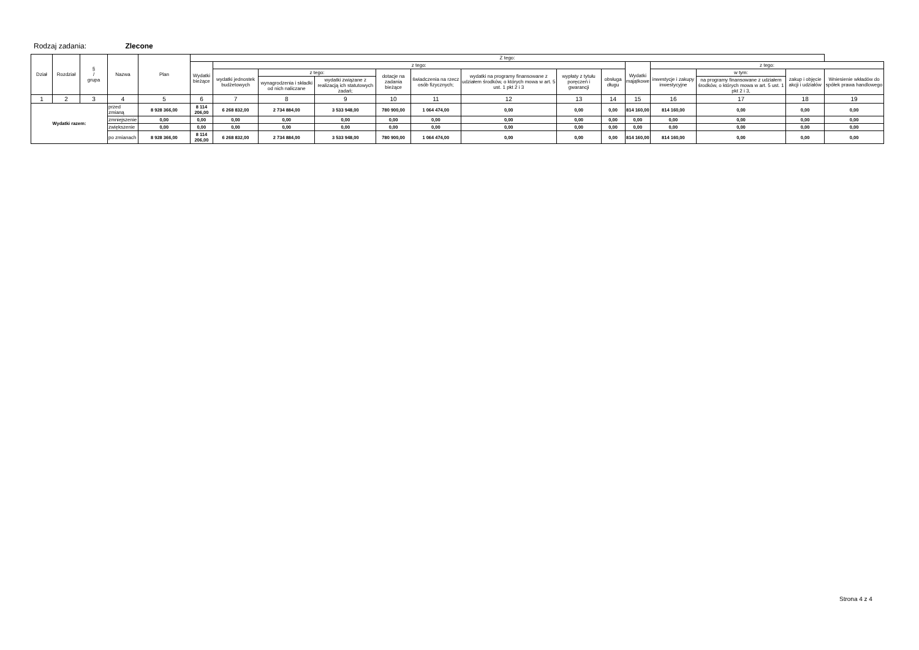Rodzaj zadania: Zlecone
| Dział | Rozdział | § / grupa | Nazwa | | Plan | Z tego: | | | | | | | | | | | | | |
| --- | --- | --- | --- | --- | --- | --- | --- | --- | --- | --- | --- | --- | --- | --- | --- | --- | --- | --- | --- |
| | | | | | | Wydatki bieżące | z tego: | | | | | | | | Wydatki majątkowe | z tego: | | | |
| | | | | | | | wydatki jednostek budżetowych | z tego: | | dotacje na zadania bieżące | świadczenia na rzecz osób fizycznych; | wydatki na programy finansowane z udziałem środków, o których mowa w art. 5 ust. 1 pkt 2 i 3 | wypłaty z tytułu poręczeń i gwarancji | obsługa długu | | inwestycje i zakupy inwestycyjne | w tym: | zakup i objęcie akcji i udziałów | Wniesienie wkładów do spółek prawa handlowego |
| | | | | | | | | wynagrodzenia i składki od nich naliczane | wydatki związane z realizacją ich statutowych zadań; | | | | | | | | na programy finansowane z udziałem środków, o których mowa w art. 5 ust. 1 pkt 2 i 3, | | |
| 1 | 2 | 3 | 4 | | 5 | 6 | 7 | 8 | 9 | 10 | 11 | 12 | 13 | 14 | 15 | 16 | 17 | 18 | 19 |
| Wydatki razem: | | | | przed zmianą | 8 928 366,00 | 8 114 206,00 | 6 268 832,00 | 2 734 884,00 | 3 533 948,00 | 780 900,00 | 1 064 474,00 | 0,00 | 0,00 | 0,00 | 814 160,00 | 814 160,00 | 0,00 | 0,00 | 0,00 |
| | | | | zmniejszenie | 0,00 | 0,00 | 0,00 | 0,00 | 0,00 | 0,00 | 0,00 | 0,00 | 0,00 | 0,00 | 0,00 | 0,00 | 0,00 | 0,00 | 0,00 |
| | | | | zwiększenie | 0,00 | 0,00 | 0,00 | 0,00 | 0,00 | 0,00 | 0,00 | 0,00 | 0,00 | 0,00 | 0,00 | 0,00 | 0,00 | 0,00 | 0,00 |
| | | | | po zmianach | 8 928 366,00 | 8 114 206,00 | 6 268 832,00 | 2 734 884,00 | 3 533 948,00 | 780 900,00 | 1 064 474,00 | 0,00 | 0,00 | 0,00 | 814 160,00 | 814 160,00 | 0,00 | 0,00 | 0,00 |
Strona 4 z 4